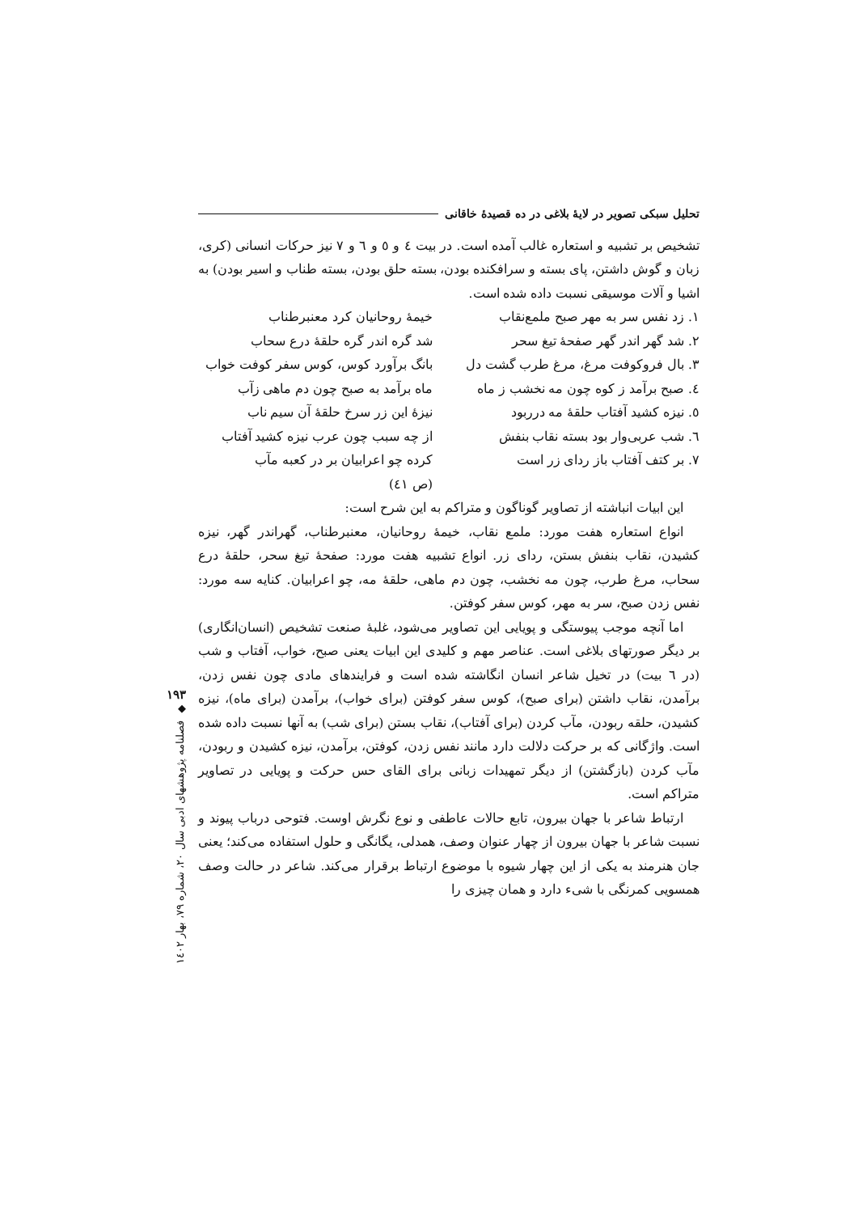تحلیل سبکی تصویر در لایهٔ بلاغی در ده قصیدهٔ خاقانی
تشخیص بر تشبیه و استعاره غالب آمده است. در بیت ٤ و ٥ و ٦ و ٧ نیز حرکات انسانی (کری، زبان و گوش داشتن، پای بسته و سرافکنده بودن، بسته حلق بودن، بسته طناب و اسیر بودن) به اشیا و آلات موسیقی نسبت داده شده است.
١. زد نفس سر به مهر صبح ملمع‌نقاب
خیمهٔ روحانیان کرد معنبرطناب
٢. شد گهر اندر گهر صفحهٔ تیغ سحر
شد گره اندر گره حلقهٔ درع سحاب
٣. بال فروکوفت مرغ، مرغ طرب گشت دل
بانگ برآورد کوس، کوس سفر کوفت خواب
٤. صبح برآمد ز کوه چون مه نخشب ز ماه
ماه برآمد به صبح چون دم ماهی زآب
٥. نیزه کشید آفتاب حلقهٔ مه درربود
نیزهٔ این زر سرخ حلقهٔ آن سیم ناب
٦. شب عربی‌وار بود بسته نقاب بنفش
از چه سبب چون عرب نیزه کشید آفتاب
٧. بر کتف آفتاب باز ردای زر است
کرده چو اعرابیان بر در کعبه مآب
(ص ٤١)
این ابیات انباشته از تصاویر گوناگون و متراکم به این شرح است:
انواع استعاره هفت مورد: ملمع نقاب، خیمهٔ روحانیان، معنبرطناب، گهراندر گهر، نیزه کشیدن، نقاب بنفش بستن، ردای زر. انواع تشبیه هفت مورد: صفحهٔ تیغ سحر، حلقهٔ درع سحاب، مرغ طرب، چون مه نخشب، چون دم ماهی، حلقهٔ مه، چو اعرابیان. کنایه سه مورد: نفس زدن صبح، سر به مهر، کوس سفر کوفتن.
اما آنچه موجب پیوستگی و پویایی این تصاویر می‌شود، غلبهٔ صنعت تشخیص (انسان‌انگاری) بر دیگر صورتهای بلاغی است. عناصر مهم و کلیدی این ابیات یعنی صبح، خواب، آفتاب و شب (در ٦ بیت) در تخیل شاعر انسان انگاشته شده است و فرایندهای مادی چون نفس زدن، برآمدن، نقاب داشتن (برای صبح)، کوس سفر کوفتن (برای خواب)، برآمدن (برای ماه)، نیزه کشیدن، حلقه ربودن، مآب کردن (برای آفتاب)، نقاب بستن (برای شب) به آنها نسبت داده شده است. واژگانی که بر حرکت دلالت دارد مانند نفس زدن، کوفتن، برآمدن، نیزه کشیدن و ربودن، مآب کردن (بازگشتن) از دیگر تمهیدات زبانی برای القای حس حرکت و پویایی در تصاویر متراکم است.
ارتباط شاعر با جهان بیرون، تابع حالات عاطفی و نوع نگرش اوست. فتوحی درباب پیوند و نسبت شاعر با جهان بیرون از چهار عنوان وصف، همدلی، یگانگی و حلول استفاده می‌کند؛ یعنی جان هنرمند به یکی از این چهار شیوه با موضوع ارتباط برقرار می‌کند. شاعر در حالت وصف همسویی کمرنگی با شیء دارد و همان چیزی را
١٩٣
◆
فصلنامه پژوهشهای ادبی سال ٢٠، شماره ٧٩، بهار ١٤٠٢